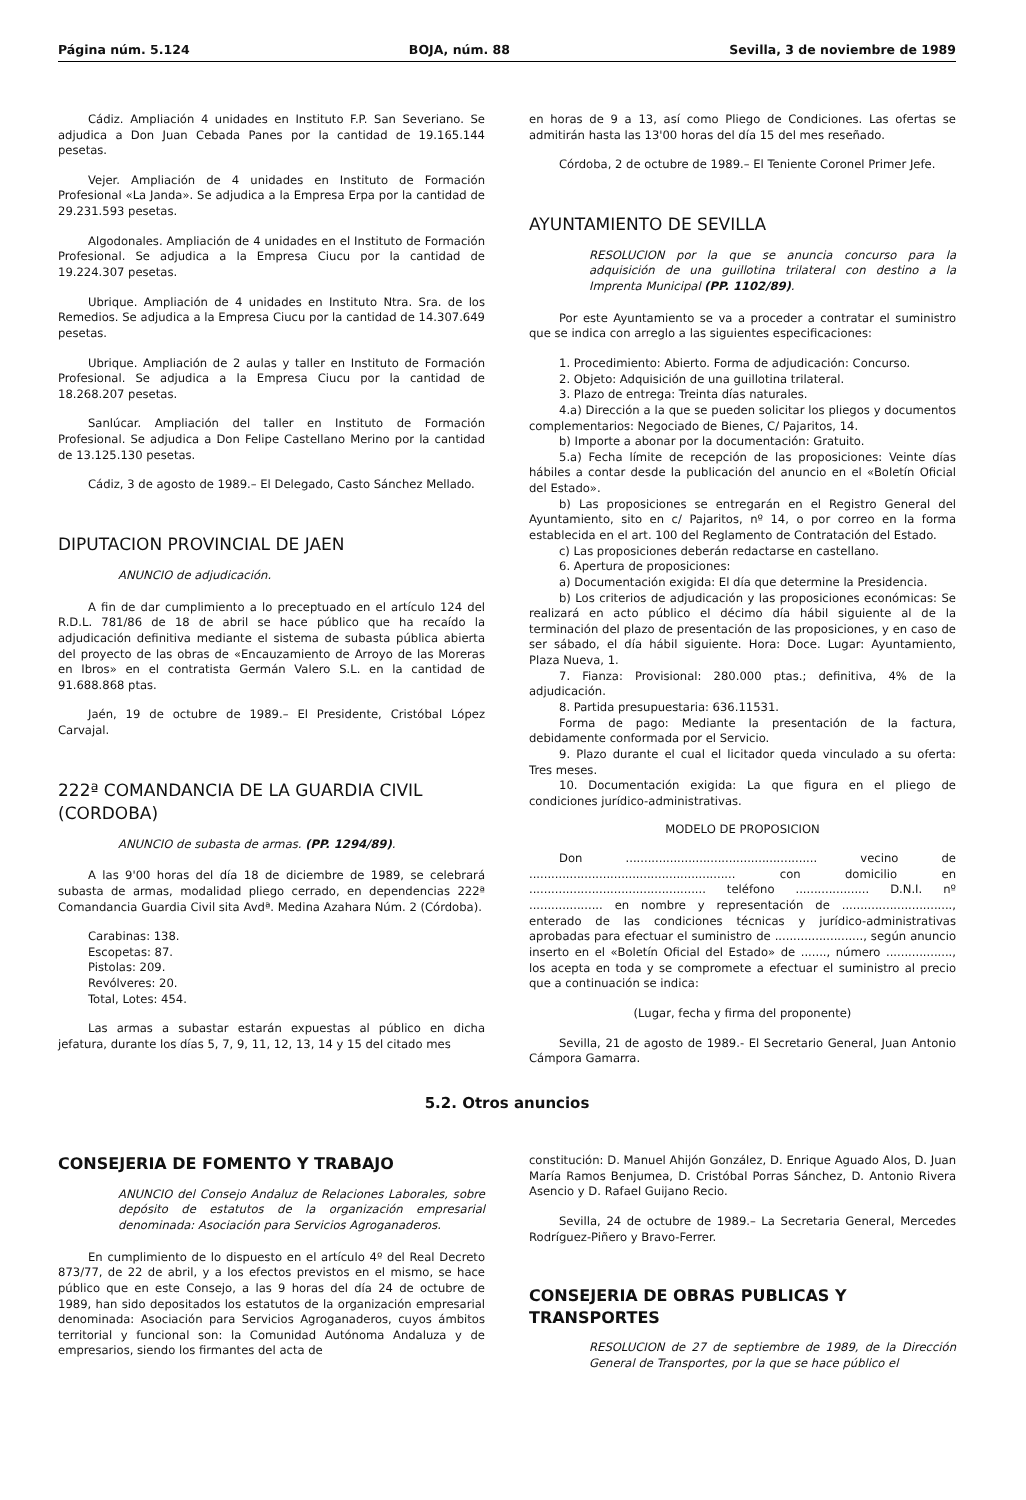Página núm. 5.124 BOJA, núm. 88 Sevilla, 3 de noviembre de 1989
Cádiz. Ampliación 4 unidades en Instituto F.P. San Severiano. Se adjudica a Don Juan Cebada Panes por la cantidad de 19.165.144 pesetas.
Vejer. Ampliación de 4 unidades en Instituto de Formación Profesional «La Janda». Se adjudica a la Empresa Erpa por la cantidad de 29.231.593 pesetas.
Algodonales. Ampliación de 4 unidades en el Instituto de Formación Profesional. Se adjudica a la Empresa Ciucu por la cantidad de 19.224.307 pesetas.
Ubrique. Ampliación de 4 unidades en Instituto Ntra. Sra. de los Remedios. Se adjudica a la Empresa Ciucu por la cantidad de 14.307.649 pesetas.
Ubrique. Ampliación de 2 aulas y taller en Instituto de Formación Profesional. Se adjudica a la Empresa Ciucu por la cantidad de 18.268.207 pesetas.
Sanlúcar. Ampliación del taller en Instituto de Formación Profesional. Se adjudica a Don Felipe Castellano Merino por la cantidad de 13.125.130 pesetas.
Cádiz, 3 de agosto de 1989.– El Delegado, Casto Sánchez Mellado.
DIPUTACION PROVINCIAL DE JAEN
ANUNCIO de adjudicación.
A fin de dar cumplimiento a lo preceptuado en el artículo 124 del R.D.L. 781/86 de 18 de abril se hace público que ha recaído la adjudicación definitiva mediante el sistema de subasta pública abierta del proyecto de las obras de «Encauzamiento de Arroyo de las Moreras en Ibros» en el contratista Germán Valero S.L. en la cantidad de 91.688.868 ptas.
Jaén, 19 de octubre de 1989.– El Presidente, Cristóbal López Carvajal.
222ª COMANDANCIA DE LA GUARDIA CIVIL (CORDOBA)
ANUNCIO de subasta de armas. (PP. 1294/89).
A las 9'00 horas del día 18 de diciembre de 1989, se celebrará subasta de armas, modalidad pliego cerrado, en dependencias 222ª Comandancia Guardia Civil sita Avdª. Medina Azahara Núm. 2 (Córdoba).
Carabinas: 138.
Escopetas: 87.
Pistolas: 209.
Revólveres: 20.
Total, Lotes: 454.
Las armas a subastar estarán expuestas al público en dicha jefatura, durante los días 5, 7, 9, 11, 12, 13, 14 y 15 del citado mes
en horas de 9 a 13, así como Pliego de Condiciones. Las ofertas se admitirán hasta las 13'00 horas del día 15 del mes reseñado.
Córdoba, 2 de octubre de 1989.– El Teniente Coronel Primer Jefe.
AYUNTAMIENTO DE SEVILLA
RESOLUCION por la que se anuncia concurso para la adquisición de una guillotina trilateral con destino a la Imprenta Municipal (PP. 1102/89).
Por este Ayuntamiento se va a proceder a contratar el suministro que se indica con arreglo a las siguientes especificaciones:
1. Procedimiento: Abierto. Forma de adjudicación: Concurso.
2. Objeto: Adquisición de una guillotina trilateral.
3. Plazo de entrega: Treinta días naturales.
4.a) Dirección a la que se pueden solicitar los pliegos y documentos complementarios: Negociado de Bienes, C/ Pajaritos, 14.
b) Importe a abonar por la documentación: Gratuito.
5.a) Fecha límite de recepción de las proposiciones: Veinte días hábiles a contar desde la publicación del anuncio en el «Boletín Oficial del Estado».
b) Las proposiciones se entregarán en el Registro General del Ayuntamiento, sito en c/ Pajaritos, nº 14, o por correo en la forma establecida en el art. 100 del Reglamento de Contratación del Estado.
c) Las proposiciones deberán redactarse en castellano.
6. Apertura de proposiciones:
a) Documentación exigida: El día que determine la Presidencia.
b) Los criterios de adjudicación y las proposiciones económicas: Se realizará en acto público el décimo día hábil siguiente al de la terminación del plazo de presentación de las proposiciones, y en caso de ser sábado, el día hábil siguiente. Hora: Doce. Lugar: Ayuntamiento, Plaza Nueva, 1.
7. Fianza: Provisional: 280.000 ptas.; definitiva, 4% de la adjudicación.
8. Partida presupuestaria: 636.11531.
Forma de pago: Mediante la presentación de la factura, debidamente conformada por el Servicio.
9. Plazo durante el cual el licitador queda vinculado a su oferta: Tres meses.
10. Documentación exigida: La que figura en el pliego de condiciones jurídico-administrativas.
MODELO DE PROPOSICION
Don .................................................... vecino de ........................................................ con domicilio en ................................................ teléfono .................... D.N.I. nº .................... en nombre y representación de .............................., enterado de las condiciones técnicas y jurídico-administrativas aprobadas para efectuar el suministro de ........................, según anuncio inserto en el «Boletín Oficial del Estado» de ......., número .................., los acepta en toda y se compromete a efectuar el suministro al precio que a continuación se indica:
(Lugar, fecha y firma del proponente)
Sevilla, 21 de agosto de 1989.- El Secretario General, Juan Antonio Cámpora Gamarra.
5.2. Otros anuncios
CONSEJERIA DE FOMENTO Y TRABAJO
ANUNCIO del Consejo Andaluz de Relaciones Laborales, sobre depósito de estatutos de la organización empresarial denominada: Asociación para Servicios Agroganaderos.
En cumplimiento de lo dispuesto en el artículo 4º del Real Decreto 873/77, de 22 de abril, y a los efectos previstos en el mismo, se hace público que en este Consejo, a las 9 horas del día 24 de octubre de 1989, han sido depositados los estatutos de la organización empresarial denominada: Asociación para Servicios Agroganaderos, cuyos ámbitos territorial y funcional son: la Comunidad Autónoma Andaluza y de empresarios, siendo los firmantes del acta de
constitución: D. Manuel Ahijón González, D. Enrique Aguado Alos, D. Juan María Ramos Benjumea, D. Cristóbal Porras Sánchez, D. Antonio Rivera Asencio y D. Rafael Guijano Recio.
Sevilla, 24 de octubre de 1989.– La Secretaria General, Mercedes Rodríguez-Piñero y Bravo-Ferrer.
CONSEJERIA DE OBRAS PUBLICAS Y TRANSPORTES
RESOLUCION de 27 de septiembre de 1989, de la Dirección General de Transportes, por la que se hace público el